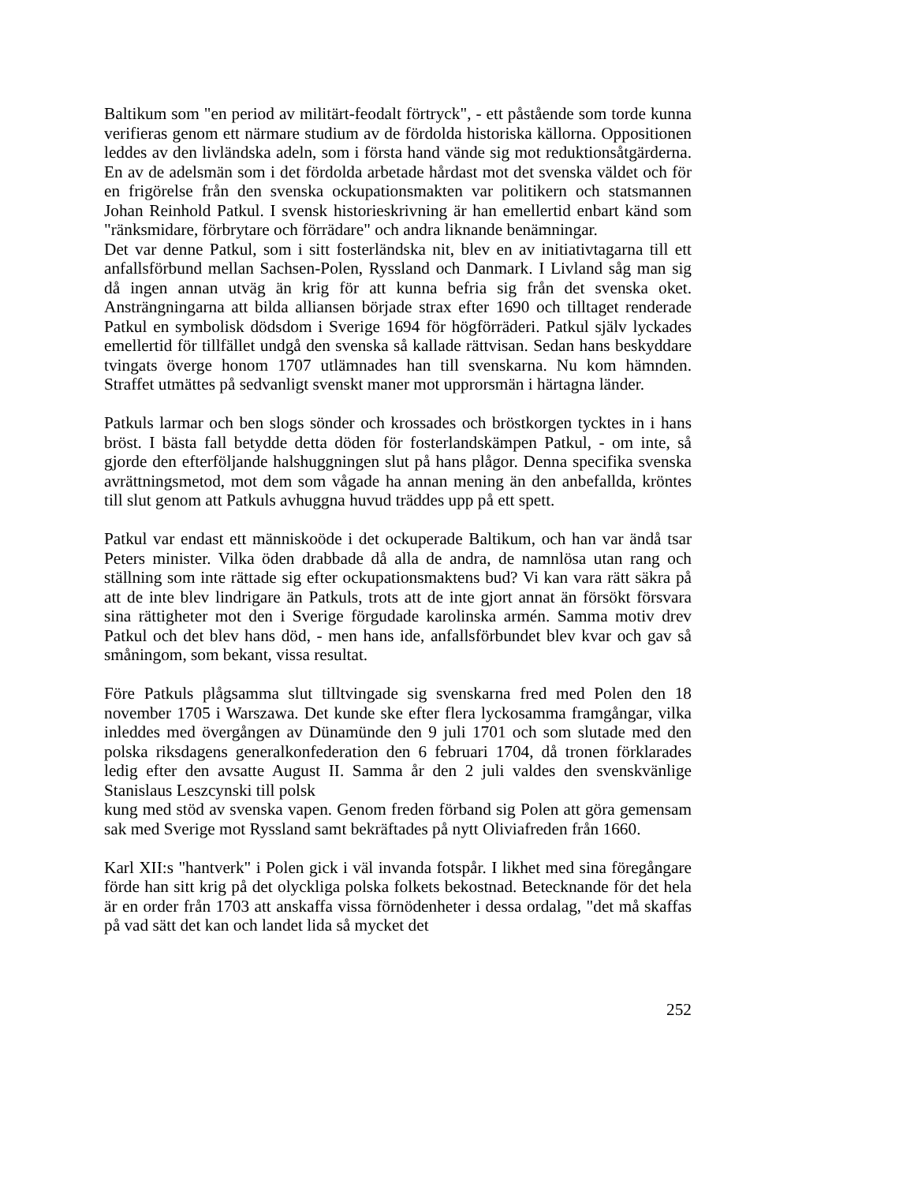Baltikum som "en period av militärt-feodalt förtryck", - ett påstående som torde kunna verifieras genom ett närmare studium av de fördolda historiska källorna. Oppositionen leddes av den livländska adeln, som i första hand vände sig mot reduktionsåtgärderna. En av de adelsmän som i det fördolda arbetade hårdast mot det svenska väldet och för en frigörelse från den svenska ockupationsmakten var politikern och statsmannen Johan Reinhold Patkul. I svensk historieskrivning är han emellertid enbart känd som "ränksmidare, förbrytare och förrädare" och andra liknande benämningar.
Det var denne Patkul, som i sitt fosterländska nit, blev en av initiativtagarna till ett anfallsförbund mellan Sachsen-Polen, Ryssland och Danmark. I Livland såg man sig då ingen annan utväg än krig för att kunna befria sig från det svenska oket. Ansträngningarna att bilda alliansen började strax efter 1690 och tilltaget renderade Patkul en symbolisk dödsdom i Sverige 1694 för högförräderi. Patkul själv lyckades emellertid för tillfället undgå den svenska så kallade rättvisan. Sedan hans beskyddare tvingats överge honom 1707 utlämnades han till svenskarna. Nu kom hämnden. Straffet utmättes på sedvanligt svenskt maner mot upprorsmän i härtagna länder.
Patkuls larmar och ben slogs sönder och krossades och bröstkorgen tycktes in i hans bröst. I bästa fall betydde detta döden för fosterlandskämpen Patkul, - om inte, så gjorde den efterföljande halshuggningen slut på hans plågor. Denna specifika svenska avrättningsmetod, mot dem som vågade ha annan mening än den anbefallda, kröntes till slut genom att Patkuls avhuggna huvud träddes upp på ett spett.
Patkul var endast ett människoöde i det ockuperade Baltikum, och han var ändå tsar Peters minister. Vilka öden drabbade då alla de andra, de namnlösa utan rang och ställning som inte rättade sig efter ockupationsmaktens bud? Vi kan vara rätt säkra på att de inte blev lindrigare än Patkuls, trots att de inte gjort annat än försökt försvara sina rättigheter mot den i Sverige förgudade karolinska armén. Samma motiv drev Patkul och det blev hans död, - men hans ide, anfallsförbundet blev kvar och gav så småningom, som bekant, vissa resultat.
Före Patkuls plågsamma slut tilltvingade sig svenskarna fred med Polen den 18 november 1705 i Warszawa. Det kunde ske efter flera lyckosamma framgångar, vilka inleddes med övergången av Dünamünde den 9 juli 1701 och som slutade med den polska riksdagens generalkonfederation den 6 februari 1704, då tronen förklarades ledig efter den avsatte August II. Samma år den 2 juli valdes den svenskvänlige Stanislaus Leszcynski till polsk
kung med stöd av svenska vapen. Genom freden förband sig Polen att göra gemensam sak med Sverige mot Ryssland samt bekräftades på nytt Oliviafreden från 1660.
Karl XII:s "hantverk" i Polen gick i väl invanda fotspår. I likhet med sina föregångare förde han sitt krig på det olyckliga polska folkets bekostnad. Betecknande för det hela är en order från 1703 att anskaffa vissa förnödenheter i dessa ordalag, "det må skaffas på vad sätt det kan och landet lida så mycket det
252